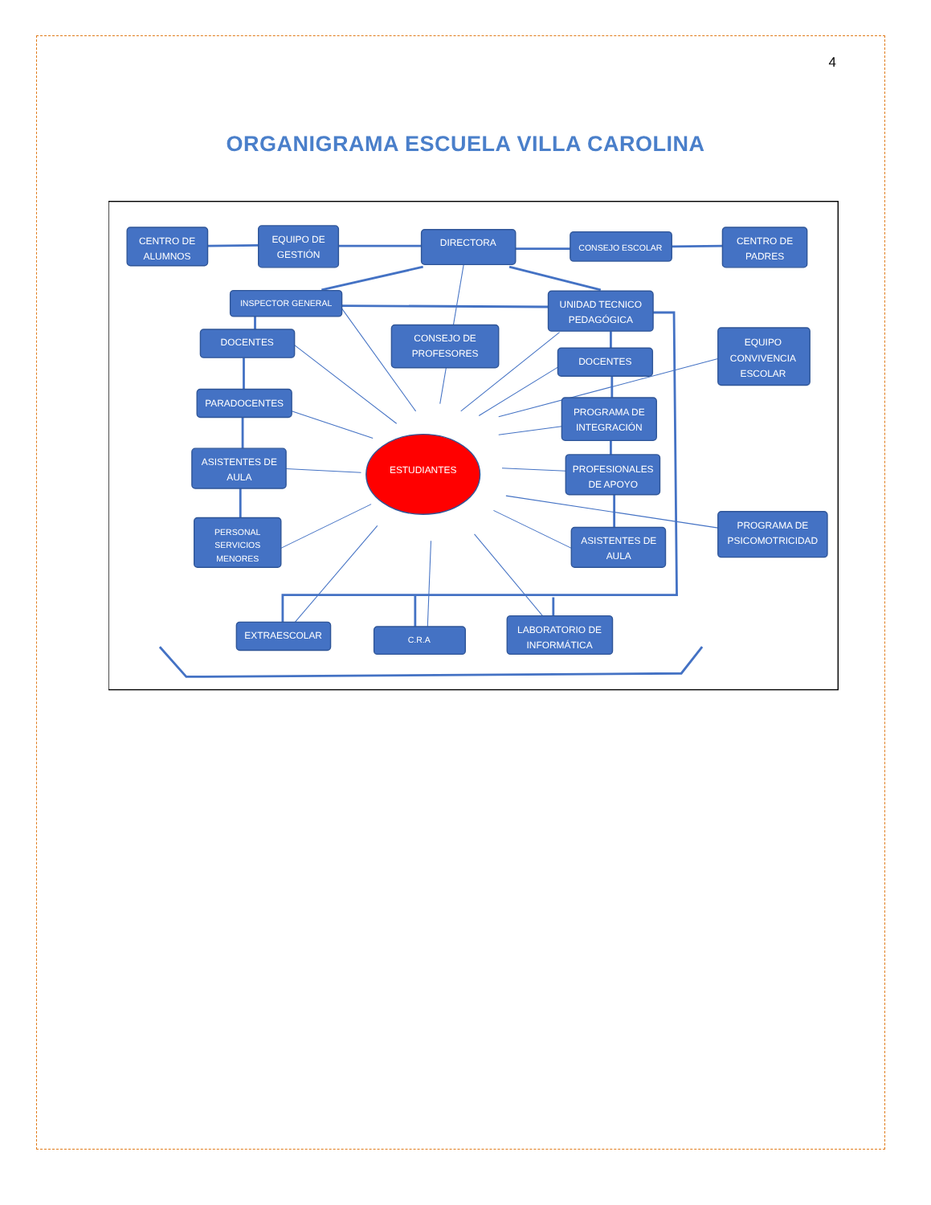4
ORGANIGRAMA ESCUELA VILLA CAROLINA
CENTRO DE
ALUMNOS
EQUIPO DE
GESTIÓN
DIRECTORA
CONSEJO ESCOLAR
CENTRO DE
PADRES
INSPECTOR GENERAL
UNIDAD TECNICO
PEDAGÓGICA
DOCENTES
CONSEJO DE
PROFESORES
DOCENTES
EQUIPO
CONVIVENCIA
ESCOLAR
PARADOCENTES
PROGRAMA DE
INTEGRACIÓN
ASISTENTES DE
AULA
ESTUDIANTES
PROFESIONALES
DE APOYO
PERSONAL
SERVICIOS
MENORES
PROGRAMA DE
PSICOMOTRICIDAD
ASISTENTES DE
AULA
EXTRAESCOLAR
C.R.A
LABORATORIO DE
INFORMÁTICA